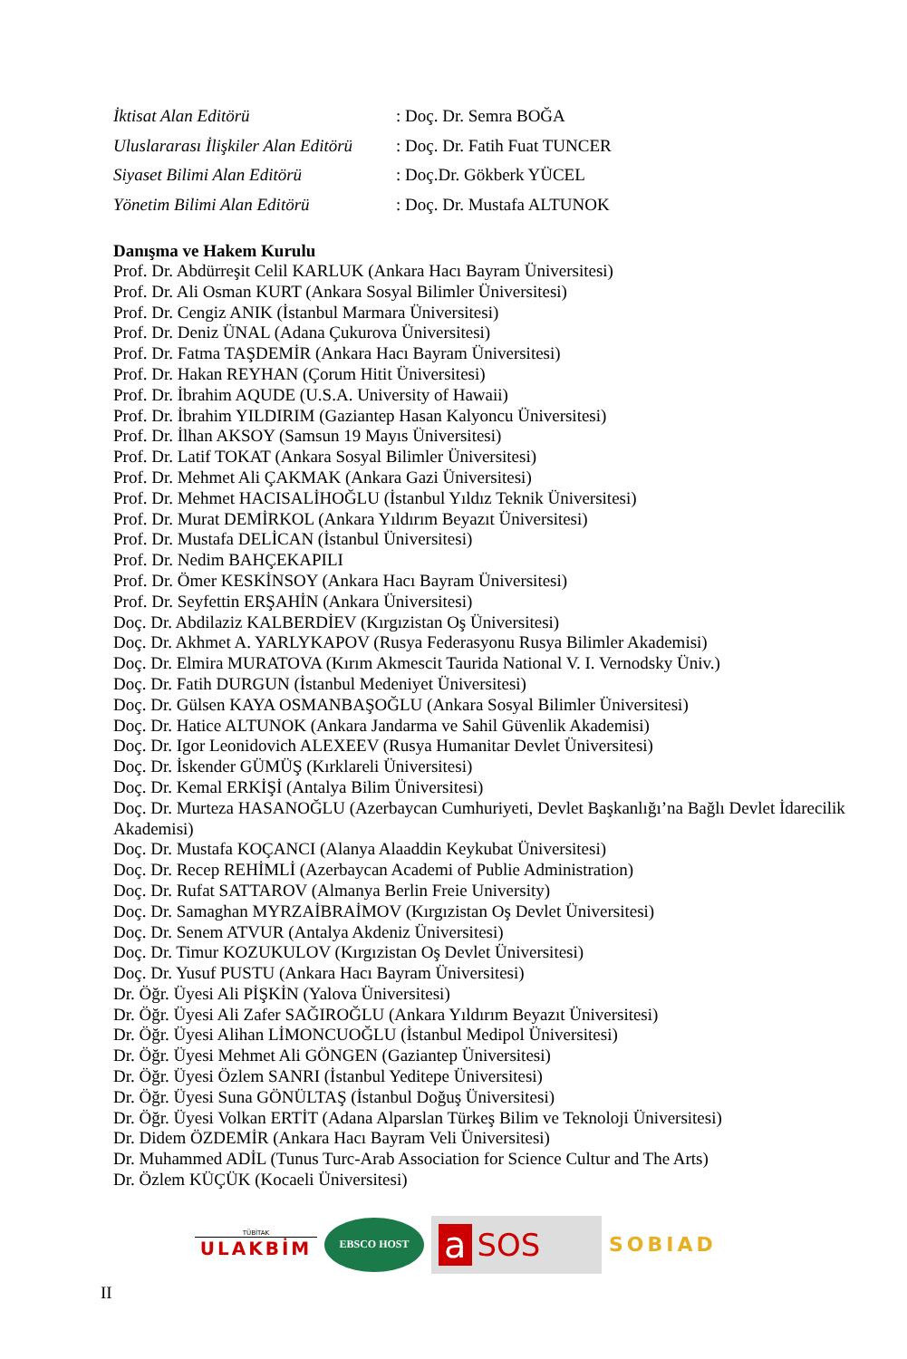İktisat Alan Editörü: Doç. Dr. Semra BOĞA
Uluslararası İlişkiler Alan Editörü: Doç. Dr. Fatih Fuat TUNCER
Siyaset Bilimi Alan Editörü: Doç.Dr. Gökberk YÜCEL
Yönetim Bilimi Alan Editörü: Doç. Dr. Mustafa ALTUNOK
Danışma ve Hakem Kurulu
Prof. Dr. Abdürreşit Celil KARLUK (Ankara Hacı Bayram Üniversitesi)
Prof. Dr. Ali Osman KURT (Ankara Sosyal Bilimler Üniversitesi)
Prof. Dr. Cengiz ANIK (İstanbul Marmara Üniversitesi)
Prof. Dr. Deniz ÜNAL (Adana Çukurova Üniversitesi)
Prof. Dr. Fatma TAŞDEMİR (Ankara Hacı Bayram Üniversitesi)
Prof. Dr. Hakan REYHAN (Çorum Hitit Üniversitesi)
Prof. Dr. İbrahim AQUDE (U.S.A. University of Hawaii)
Prof. Dr. İbrahim YILDIRIM (Gaziantep Hasan Kalyoncu Üniversitesi)
Prof. Dr. İlhan AKSOY (Samsun 19 Mayıs Üniversitesi)
Prof. Dr. Latif TOKAT (Ankara Sosyal Bilimler Üniversitesi)
Prof. Dr. Mehmet Ali ÇAKMAK (Ankara Gazi Üniversitesi)
Prof. Dr. Mehmet HACISALİHOĞLU (İstanbul Yıldız Teknik Üniversitesi)
Prof. Dr. Murat DEMİRKOL (Ankara Yıldırım Beyazıt Üniversitesi)
Prof. Dr. Mustafa DELİCAN (İstanbul Üniversitesi)
Prof. Dr. Nedim BAHÇEKAPILI
Prof. Dr. Ömer KESKİNSOY (Ankara Hacı Bayram Üniversitesi)
Prof. Dr. Seyfettin ERŞAHİN (Ankara Üniversitesi)
Doç. Dr. Abdilaziz KALBERDİEV (Kırgızistan Oş Üniversitesi)
Doç. Dr. Akhmet A. YARLYKAPOV (Rusya Federasyonu Rusya Bilimler Akademisi)
Doç. Dr. Elmira MURATOVA (Kırım Akmescit Taurida National V. I. Vernodsky Üniv.)
Doç. Dr. Fatih DURGUN (İstanbul Medeniyet Üniversitesi)
Doç. Dr. Gülsen KAYA OSMANBAŞOĞLU (Ankara Sosyal Bilimler Üniversitesi)
Doç. Dr. Hatice ALTUNOK (Ankara Jandarma ve Sahil Güvenlik Akademisi)
Doç. Dr. Igor Leonidovich ALEXEEV (Rusya Humanitar Devlet Üniversitesi)
Doç. Dr. İskender GÜMÜŞ (Kırklareli Üniversitesi)
Doç. Dr. Kemal ERKİŞİ (Antalya Bilim Üniversitesi)
Doç. Dr. Murteza HASANOĞLU (Azerbaycan Cumhuriyeti, Devlet Başkanlığı’na Bağlı Devlet İdarecilik Akademisi)
Doç. Dr. Mustafa KOÇANCI (Alanya Alaaddin Keykubat Üniversitesi)
Doç. Dr. Recep REHİMLİ (Azerbaycan Academi of Publie Administration)
Doç. Dr. Rufat SATTAROV (Almanya Berlin Freie University)
Doç. Dr. Samaghan MYRZAİBRAİMOV (Kırgızistan Oş Devlet Üniversitesi)
Doç. Dr. Senem ATVUR (Antalya Akdeniz Üniversitesi)
Doç. Dr. Timur KOZUKULOV (Kırgızistan Oş Devlet Üniversitesi)
Doç. Dr. Yusuf PUSTU (Ankara Hacı Bayram Üniversitesi)
Dr. Öğr. Üyesi Ali PİŞKİN (Yalova Üniversitesi)
Dr. Öğr. Üyesi Ali Zafer SAĞIROĞLU (Ankara Yıldırım Beyazıt Üniversitesi)
Dr. Öğr. Üyesi Alihan LİMONCUOĞLU (İstanbul Medipol Üniversitesi)
Dr. Öğr. Üyesi Mehmet Ali GÖNGEN (Gaziantep Üniversitesi)
Dr. Öğr. Üyesi Özlem SANRI (İstanbul Yeditepe Üniversitesi)
Dr. Öğr. Üyesi Suna GÖNÜLTAŞ (İstanbul Doğuş Üniversitesi)
Dr. Öğr. Üyesi Volkan ERTİT (Adana Alparslan Türkeş Bilim ve Teknoloji Üniversitesi)
Dr. Didem ÖZDEMİR (Ankara Hacı Bayram Veli Üniversitesi)
Dr. Muhammed ADİL (Tunus Turc-Arab Association for Science Cultur and The Arts)
Dr. Özlem KÜÇÜK (Kocaeli Üniversitesi)
TÜBİTAK
ULAKBİM
EBSCO HOST
a SOS
SOBIAD
II